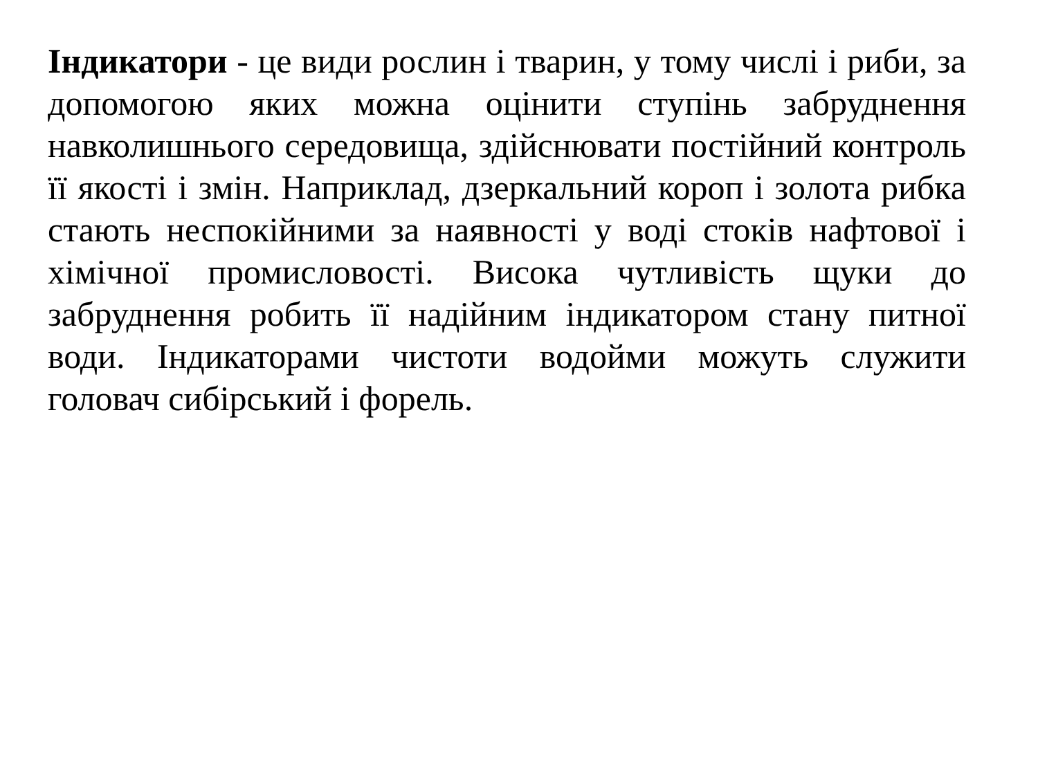Індикатори - це види рослин і тварин, у тому числі і риби, за допомогою яких можна оцінити ступінь забруднення навколишнього середовища, здійснювати постійний контроль її якості і змін. Наприклад, дзеркальний короп і золота рибка стають неспокійними за наявності у воді стоків нафтової і хімічної промисловості. Висока чутливість щуки до забруднення робить її надійним індикатором стану питної води. Індикаторами чистоти водойми можуть служити головач сибірський і форель.